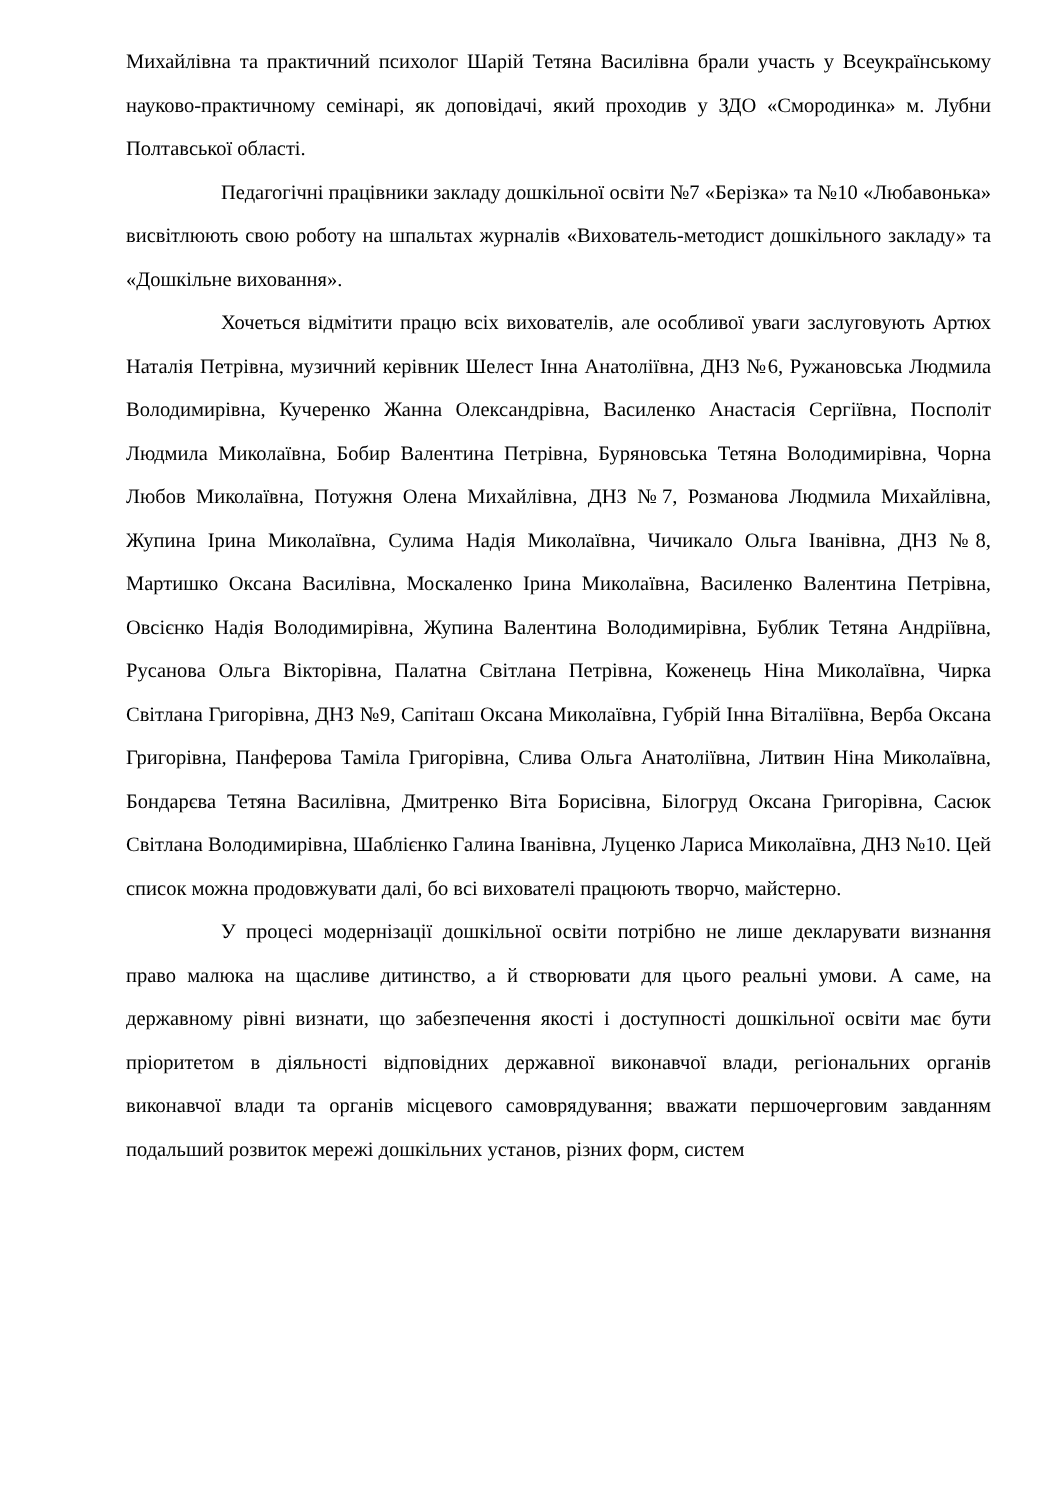Михайлівна та практичний психолог Шарій Тетяна Василівна брали участь у Всеукраїнському науково-практичному семінарі, як доповідачі, який проходив у ЗДО «Смородинка» м. Лубни Полтавської області.
Педагогічні працівники закладу дошкільної освіти №7 «Берізка» та №10 «Любавонька» висвітлюють свою роботу на шпальтах журналів «Вихователь-методист дошкільного закладу» та «Дошкільне виховання».
Хочеться відмітити працю всіх вихователів, але особливої уваги заслуговують Артюх Наталія Петрівна, музичний керівник Шелест Інна Анатоліївна, ДНЗ №6, Ружановська Людмила Володимирівна, Кучеренко Жанна Олександрівна, Василенко Анастасія Сергіївна, Посполіт Людмила Миколаївна, Бобир Валентина Петрівна, Буряновська Тетяна Володимирівна, Чорна Любов Миколаївна, Потужня Олена Михайлівна, ДНЗ №7, Розманова Людмила Михайлівна, Жупина Ірина Миколаївна, Сулима Надія Миколаївна, Чичикало Ольга Іванівна, ДНЗ №8, Мартишко Оксана Василівна, Москаленко Ірина Миколаївна, Василенко Валентина Петрівна, Овсієнко Надія Володимирівна, Жупина Валентина Володимирівна, Бублик Тетяна Андріївна, Русанова Ольга Вікторівна, Палатна Світлана Петрівна, Коженець Ніна Миколаївна, Чирка Світлана Григорівна, ДНЗ №9, Сапіташ Оксана Миколаївна, Губрій Інна Віталіївна, Верба Оксана Григорівна, Панферова Таміла Григорівна, Слива Ольга Анатоліївна, Литвин Ніна Миколаївна, Бондарєва Тетяна Василівна, Дмитренко Віта Борисівна, Білогруд Оксана Григорівна, Сасюк Світлана Володимирівна, Шаблієнко Галина Іванівна, Луценко Лариса Миколаївна, ДНЗ №10. Цей список можна продовжувати далі, бо всі вихователі працюють творчо, майстерно.
У процесі модернізації дошкільної освіти потрібно не лише декларувати визнання право малюка на щасливе дитинство, а й створювати для цього реальні умови. А саме, на державному рівні визнати, що забезпечення якості і доступності дошкільної освіти має бути пріоритетом в діяльності відповідних державної виконавчої влади, регіональних органів виконавчої влади та органів місцевого самоврядування; вважати першочерговим завданням подальший розвиток мережі дошкільних установ, різних форм, систем